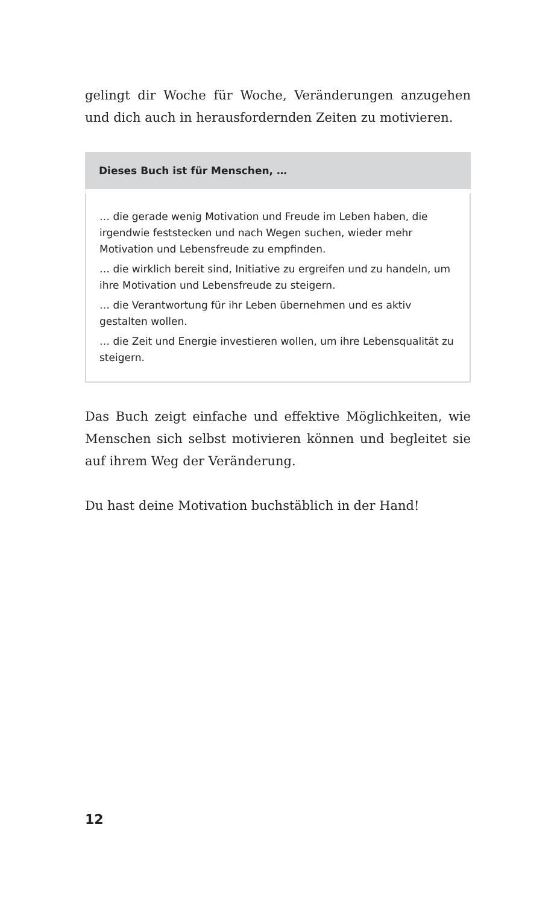gelingt dir Woche für Woche, Veränderungen anzugehen und dich auch in herausfordernden Zeiten zu motivieren.
Dieses Buch ist für Menschen, …
… die gerade wenig Motivation und Freude im Leben haben, die irgendwie feststecken und nach Wegen suchen, wieder mehr Motivation und Lebensfreude zu empfinden.
… die wirklich bereit sind, Initiative zu ergreifen und zu handeln, um ihre Motivation und Lebensfreude zu steigern.
… die Verantwortung für ihr Leben übernehmen und es aktiv gestalten wollen.
… die Zeit und Energie investieren wollen, um ihre Lebensqualität zu steigern.
Das Buch zeigt einfache und effektive Möglichkeiten, wie Menschen sich selbst motivieren können und begleitet sie auf ihrem Weg der Veränderung.
Du hast deine Motivation buchstäblich in der Hand!
12